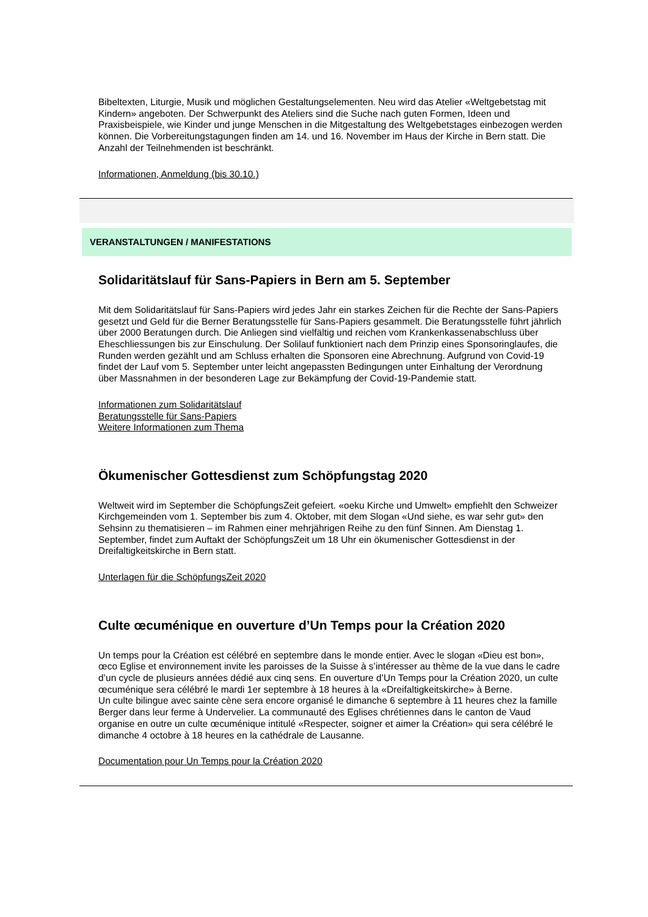Bibeltexten, Liturgie, Musik und möglichen Gestaltungselementen. Neu wird das Atelier «Weltgebetstag mit Kindern» angeboten. Der Schwerpunkt des Ateliers sind die Suche nach guten Formen, Ideen und Praxisbeispiele, wie Kinder und junge Menschen in die Mitgestaltung des Weltgebetstages einbezogen werden können. Die Vorbereitungstagungen finden am 14. und 16. November im Haus der Kirche in Bern statt. Die Anzahl der Teilnehmenden ist beschränkt.
Informationen, Anmeldung (bis 30.10.)
VERANSTALTUNGEN / MANIFESTATIONS
Solidaritätslauf für Sans-Papiers in Bern am 5. September
Mit dem Solidaritätslauf für Sans-Papiers wird jedes Jahr ein starkes Zeichen für die Rechte der Sans-Papiers gesetzt und Geld für die Berner Beratungsstelle für Sans-Papiers gesammelt. Die Beratungsstelle führt jährlich über 2000 Beratungen durch. Die Anliegen sind vielfältig und reichen vom Krankenkassenabschluss über Eheschliessungen bis zur Einschulung. Der Solilauf funktioniert nach dem Prinzip eines Sponsoringlaufes, die Runden werden gezählt und am Schluss erhalten die Sponsoren eine Abrechnung. Aufgrund von Covid-19 findet der Lauf vom 5. September unter leicht angepassten Bedingungen unter Einhaltung der Verordnung über Massnahmen in der besonderen Lage zur Bekämpfung der Covid-19-Pandemie statt.
Informationen zum Solidaritätslauf
Beratungsstelle für Sans-Papiers
Weitere Informationen zum Thema
Ökumenischer Gottesdienst zum Schöpfungstag 2020
Weltweit wird im September die SchöpfungsZeit gefeiert. «oeku Kirche und Umwelt» empfiehlt den Schweizer Kirchgemeinden vom 1. September bis zum 4. Oktober, mit dem Slogan «Und siehe, es war sehr gut» den Sehsinn zu thematisieren – im Rahmen einer mehrjährigen Reihe zu den fünf Sinnen. Am Dienstag 1. September, findet zum Auftakt der SchöpfungsZeit um 18 Uhr ein ökumenischer Gottesdienst in der Dreifaltigkeitskirche in Bern statt.
Unterlagen für die SchöpfungsZeit 2020
Culte œcuménique en ouverture d’Un Temps pour la Création 2020
Un temps pour la Création est célébré en septembre dans le monde entier. Avec le slogan «Dieu est bon», œco Eglise et environnement invite les paroisses de la Suisse à s’intéresser au thème de la vue dans le cadre d’un cycle de plusieurs années dédié aux cinq sens. En ouverture d’Un Temps pour la Création 2020, un culte œcuménique sera célébré le mardi 1er septembre à 18 heures à la «Dreifaltigkeitskirche» à Berne.
Un culte bilingue avec sainte cène sera encore organisé le dimanche 6 septembre à 11 heures chez la famille Berger dans leur ferme à Undervelier. La communauté des Eglises chrétiennes dans le canton de Vaud organise en outre un culte œcuménique intitulé «Respecter, soigner et aimer la Création» qui sera célébré le dimanche 4 octobre à 18 heures en la cathédrale de Lausanne.
Documentation pour Un Temps pour la Création 2020